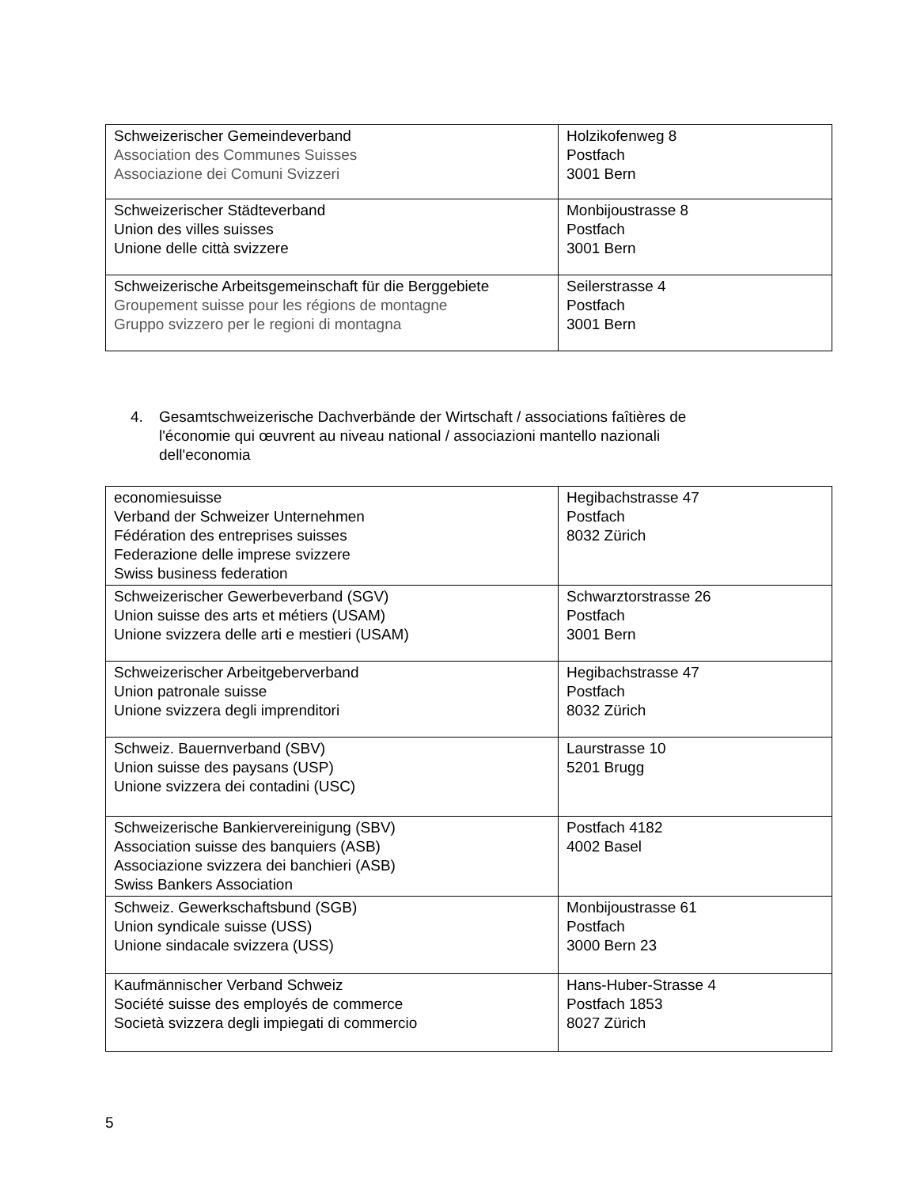| Schweizerischer Gemeindeverband Association des Communes Suisses Associazione dei Comuni Svizzeri | Holzikofenweg 8 Postfach 3001 Bern |
| Schweizerischer Städteverband Union des villes suisses Unione delle città svizzere | Monbijoustrasse 8 Postfach 3001 Bern |
| Schweizerische Arbeitsgemeinschaft für die Berggebiete Groupement suisse pour les régions de montagne Gruppo svizzero per le regioni di montagna | Seilerstrasse 4 Postfach 3001 Bern |
4. Gesamtschweizerische Dachverbände der Wirtschaft / associations faîtières de l'économie qui œuvrent au niveau national / associazioni mantello nazionali dell'economia
| economiesuisse Verband der Schweizer Unternehmen Fédération des entreprises suisses Federazione delle imprese svizzere Swiss business federation | Hegibachstrasse 47 Postfach 8032 Zürich |
| Schweizerischer Gewerbeverband (SGV) Union suisse des arts et métiers (USAM) Unione svizzera delle arti e mestieri (USAM) | Schwarztorstrasse 26 Postfach 3001 Bern |
| Schweizerischer Arbeitgeberverband Union patronale suisse Unione svizzera degli imprenditori | Hegibachstrasse 47 Postfach 8032 Zürich |
| Schweiz. Bauernverband (SBV) Union suisse des paysans (USP) Unione svizzera dei contadini (USC) | Laurstrasse 10 5201 Brugg |
| Schweizerische Bankiervereinigung (SBV) Association suisse des banquiers (ASB) Associazione svizzera dei banchieri (ASB) Swiss Bankers Association | Postfach 4182 4002 Basel |
| Schweiz. Gewerkschaftsbund (SGB) Union syndicale suisse (USS) Unione sindacale svizzera (USS) | Monbijoustrasse 61 Postfach 3000 Bern 23 |
| Kaufmännischer Verband Schweiz Société suisse des employés de commerce Società svizzera degli impiegati di commercio | Hans-Huber-Strasse 4 Postfach 1853 8027 Zürich |
5